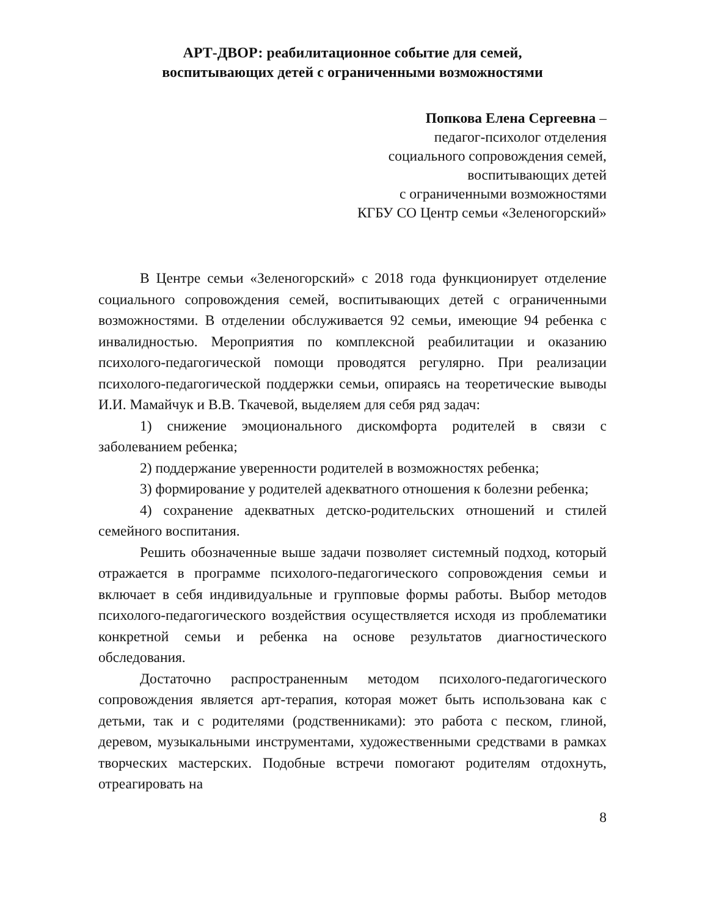АРТ-ДВОР: реабилитационное событие для семей,
воспитывающих детей с ограниченными возможностями
Попкова Елена Сергеевна –
педагог-психолог отделения
социального сопровождения семей,
воспитывающих детей
с ограниченными возможностями
КГБУ СО Центр семьи «Зеленогорский»
В Центре семьи «Зеленогорский» с 2018 года функционирует отделение социального сопровождения семей, воспитывающих детей с ограниченными возможностями. В отделении обслуживается 92 семьи, имеющие 94 ребенка с инвалидностью. Мероприятия по комплексной реабилитации и оказанию психолого-педагогической помощи проводятся регулярно. При реализации психолого-педагогической поддержки семьи, опираясь на теоретические выводы И.И. Мамайчук и В.В. Ткачевой, выделяем для себя ряд задач:
1) снижение эмоционального дискомфорта родителей в связи с заболеванием ребенка;
2) поддержание уверенности родителей в возможностях ребенка;
3) формирование у родителей адекватного отношения к болезни ребенка;
4) сохранение адекватных детско-родительских отношений и стилей семейного воспитания.
Решить обозначенные выше задачи позволяет системный подход, который отражается в программе психолого-педагогического сопровождения семьи и включает в себя индивидуальные и групповые формы работы. Выбор методов психолого-педагогического воздействия осуществляется исходя из проблематики конкретной семьи и ребенка на основе результатов диагностического обследования.
Достаточно распространенным методом психолого-педагогического сопровождения является арт-терапия, которая может быть использована как с детьми, так и с родителями (родственниками): это работа с песком, глиной, деревом, музыкальными инструментами, художественными средствами в рамках творческих мастерских. Подобные встречи помогают родителям отдохнуть, отреагировать на
8